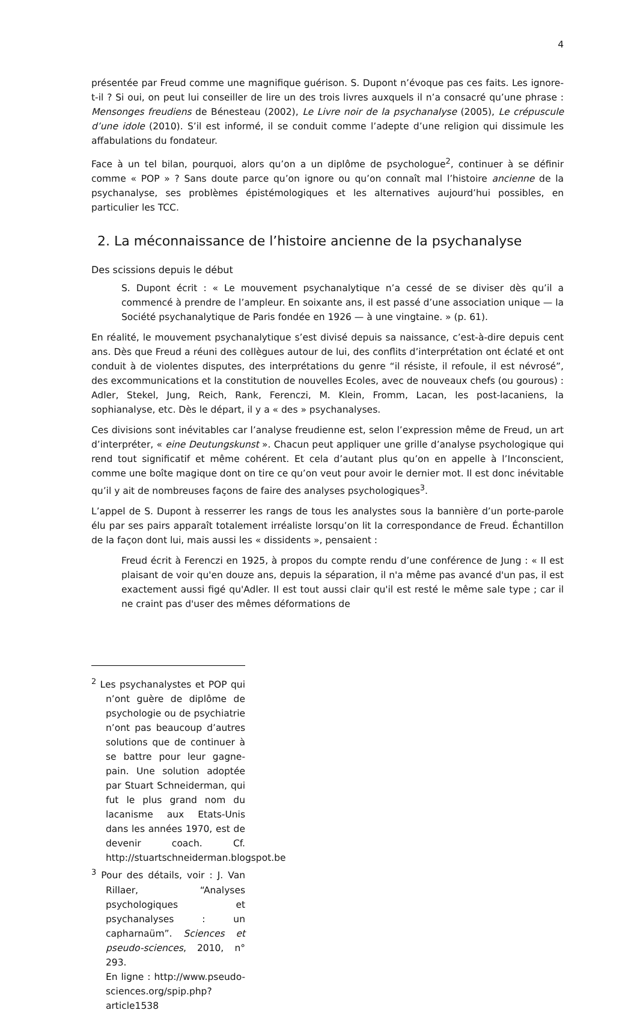4
présentée par Freud comme une magnifique guérison. S. Dupont n’évoque pas ces faits. Les ignore-t-il ? Si oui, on peut lui conseiller de lire un des trois livres auxquels il n’a consacré qu’une phrase : Mensonges freudiens de Bénesteau (2002), Le Livre noir de la psychanalyse (2005), Le crépuscule d’une idole (2010). S’il est informé, il se conduit comme l’adepte d’une religion qui dissimule les affabulations du fondateur.
Face à un tel bilan, pourquoi, alors qu’on a un diplôme de psychologue<sup>2</sup>, continuer à se définir comme « POP » ? Sans doute parce qu’on ignore ou qu’on connaît mal l’histoire ancienne de la psychanalyse, ses problèmes épistémologiques et les alternatives aujourd’hui possibles, en particulier les TCC.
2. La méconnaissance de l’histoire ancienne de la psychanalyse
Des scissions depuis le début
S. Dupont écrit : « Le mouvement psychanalytique n’a cessé de se diviser dès qu’il a commencé à prendre de l’ampleur. En soixante ans, il est passé d’une association unique — la Société psychanalytique de Paris fondée en 1926 — à une vingtaine. » (p. 61).
En réalité, le mouvement psychanalytique s’est divisé depuis sa naissance, c’est-à-dire depuis cent ans. Dès que Freud a réuni des collègues autour de lui, des conflits d’interprétation ont éclaté et ont conduit à de violentes disputes, des interprétations du genre “il résiste, il refoule, il est névrosé”, des excommunications et la constitution de nouvelles Ecoles, avec de nouveaux chefs (ou gourous) : Adler, Stekel, Jung, Reich, Rank, Ferenczi, M. Klein, Fromm, Lacan, les post-lacaniens, la sophianalyse, etc. Dès le départ, il y a « des » psychanalyses.
Ces divisions sont inévitables car l’analyse freudienne est, selon l’expression même de Freud, un art d’interpréter, « eine Deutungskunst ». Chacun peut appliquer une grille d’analyse psychologique qui rend tout significatif et même cohérent. Et cela d’autant plus qu’on en appelle à l’Inconscient, comme une boîte magique dont on tire ce qu’on veut pour avoir le dernier mot. Il est donc inévitable qu’il y ait de nombreuses façons de faire des analyses psychologiques<sup>3</sup>.
L’appel de S. Dupont à resserrer les rangs de tous les analystes sous la bannière d’un porte-parole élu par ses pairs apparaît totalement irréaliste lorsqu’on lit la correspondance de Freud. Échantillon de la façon dont lui, mais aussi les « dissidents », pensaient :
Freud écrit à Ferenczi en 1925, à propos du compte rendu d’une conférence de Jung : « Il est plaisant de voir qu'en douze ans, depuis la séparation, il n'a même pas avancé d'un pas, il est exactement aussi figé qu'Adler. Il est tout aussi clair qu'il est resté le même sale type ; car il ne craint pas d'user des mêmes déformations de
<sup>2</sup> Les psychanalystes et POP qui n’ont guère de diplôme de psychologie ou de psychiatrie n’ont pas beaucoup d’autres solutions que de continuer à se battre pour leur gagne-pain. Une solution adoptée par Stuart Schneiderman, qui fut le plus grand nom du lacanisme aux Etats-Unis dans les années 1970, est de devenir coach. Cf. http://stuartschneiderman.blogspot.be
<sup>3</sup> Pour des détails, voir : J. Van Rillaer, “Analyses psychologiques et psychanalyses : un capharnaüm”. Sciences et pseudo-sciences, 2010, n° 293.
En ligne : http://www.pseudo-sciences.org/spip.php?article1538